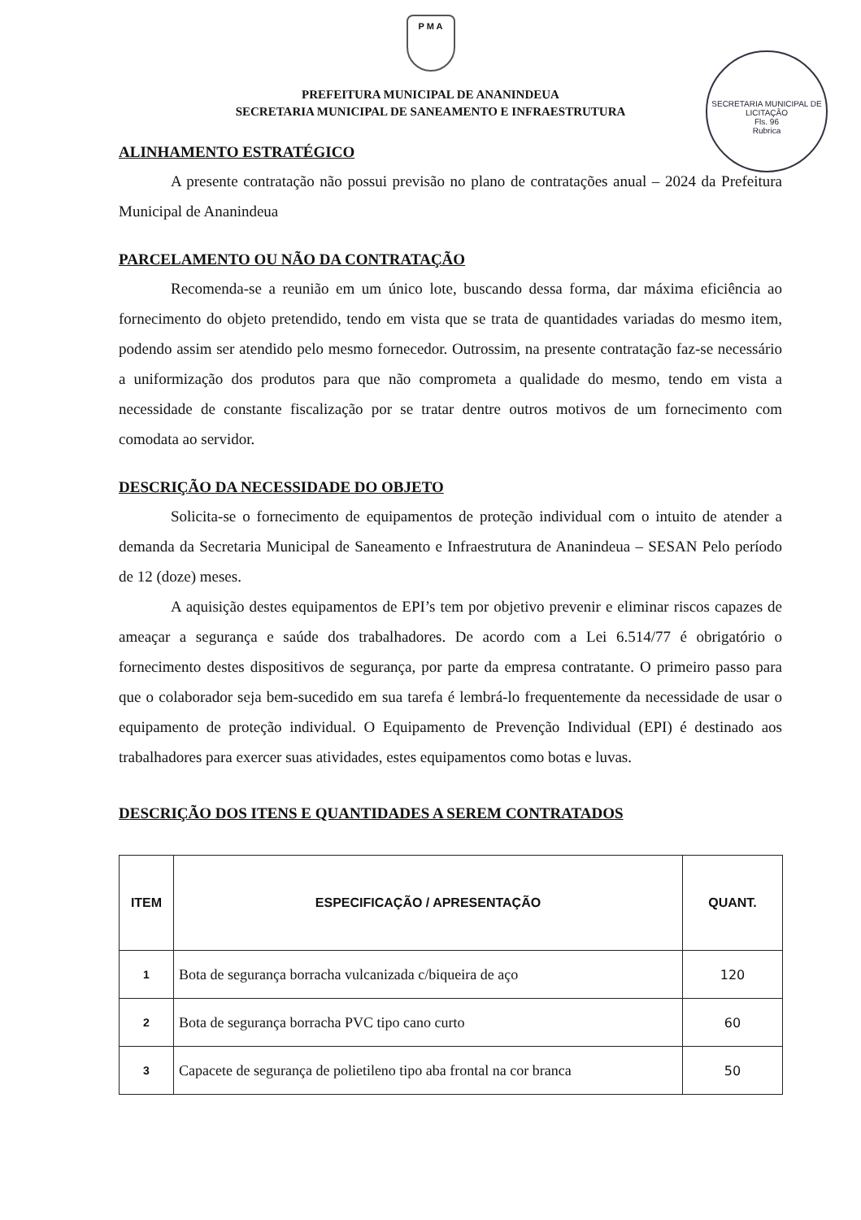P M A
PREFEITURA MUNICIPAL DE ANANINDEUA
SECRETARIA MUNICIPAL DE SANEAMENTO E INFRAESTRUTURA
SECRETARIA MUNICIPAL DE LICITAÇÃO
Fls. 96
Rubrica
ALINHAMENTO ESTRATÉGICO
A presente contratação não possui previsão no plano de contratações anual – 2024 da Prefeitura Municipal de Ananindeua
PARCELAMENTO OU NÃO DA CONTRATAÇÃO
Recomenda-se a reunião em um único lote, buscando dessa forma, dar máxima eficiência ao fornecimento do objeto pretendido, tendo em vista que se trata de quantidades variadas do mesmo item, podendo assim ser atendido pelo mesmo fornecedor. Outrossim, na presente contratação faz-se necessário a uniformização dos produtos para que não comprometa a qualidade do mesmo, tendo em vista a necessidade de constante fiscalização por se tratar dentre outros motivos de um fornecimento com comodata ao servidor.
DESCRIÇÃO DA NECESSIDADE DO OBJETO
Solicita-se o fornecimento de equipamentos de proteção individual com o intuito de atender a demanda da Secretaria Municipal de Saneamento e Infraestrutura de Ananindeua – SESAN Pelo período de 12 (doze) meses.
A aquisição destes equipamentos de EPI’s tem por objetivo prevenir e eliminar riscos capazes de ameaçar a segurança e saúde dos trabalhadores. De acordo com a Lei 6.514/77 é obrigatório o fornecimento destes dispositivos de segurança, por parte da empresa contratante. O primeiro passo para que o colaborador seja bem-sucedido em sua tarefa é lembrá-lo frequentemente da necessidade de usar o equipamento de proteção individual. O Equipamento de Prevenção Individual (EPI) é destinado aos trabalhadores para exercer suas atividades, estes equipamentos como botas e luvas.
DESCRIÇÃO DOS ITENS E QUANTIDADES A SEREM CONTRATADOS
| ITEM | ESPECIFICAÇÃO / APRESENTAÇÃO | QUANT. |
| --- | --- | --- |
| 1 | Bota de segurança borracha vulcanizada c/biqueira de aço | 120 |
| 2 | Bota de segurança borracha PVC tipo cano curto | 60 |
| 3 | Capacete de segurança de polietileno tipo aba frontal na cor branca | 50 |